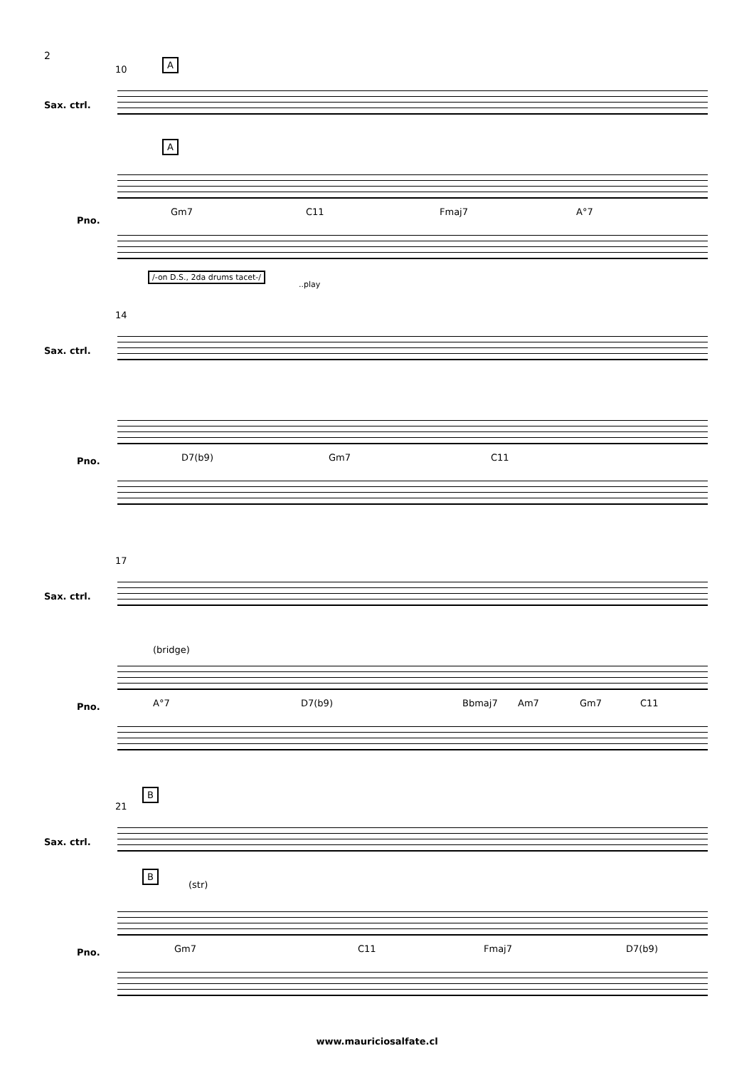2
10
A
Sax. ctrl.
A
Pno.
Gm7 C11 Fmaj7 A°7
/-on D.S., 2da drums tacet-/
..play
14
Sax. ctrl.
Pno. D7(b9) Gm7 C11
17
Sax. ctrl.
(bridge)
Pno. A°7 D7(b9) Bbmaj7 Am7 Gm7 C11
21
B
Sax. ctrl.
B
(str)
Pno. Gm7 C11 Fmaj7 D7(b9)
www.mauriciosalfate.cl